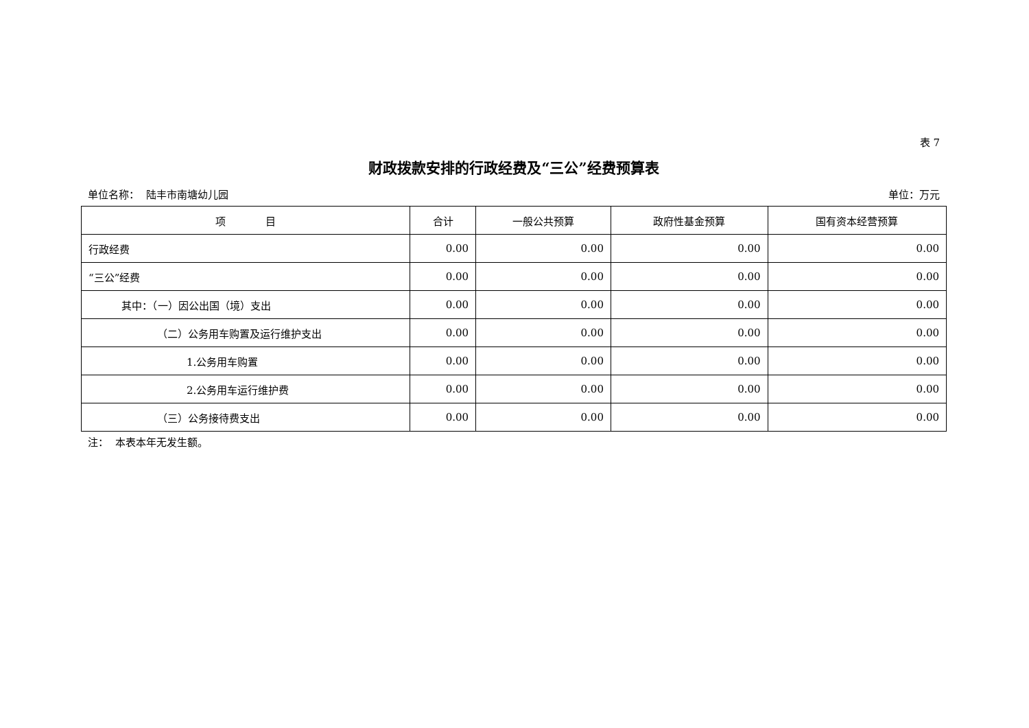表 7
财政拨款安排的行政经费及“三公”经费预算表
单位名称： 陆丰市南塘幼儿园 单位：万元
| 项 目 | 合计 | 一般公共预算 | 政府性基金预算 | 国有资本经营预算 |
| --- | --- | --- | --- | --- |
| 行政经费 | 0.00 | 0.00 | 0.00 | 0.00 |
| “三公”经费 | 0.00 | 0.00 | 0.00 | 0.00 |
| 其中：（一）因公出国（境）支出 | 0.00 | 0.00 | 0.00 | 0.00 |
| （二）公务用车购置及运行维护支出 | 0.00 | 0.00 | 0.00 | 0.00 |
| 1.公务用车购置 | 0.00 | 0.00 | 0.00 | 0.00 |
| 2.公务用车运行维护费 | 0.00 | 0.00 | 0.00 | 0.00 |
| （三）公务接待费支出 | 0.00 | 0.00 | 0.00 | 0.00 |
注： 本表本年无发生额。